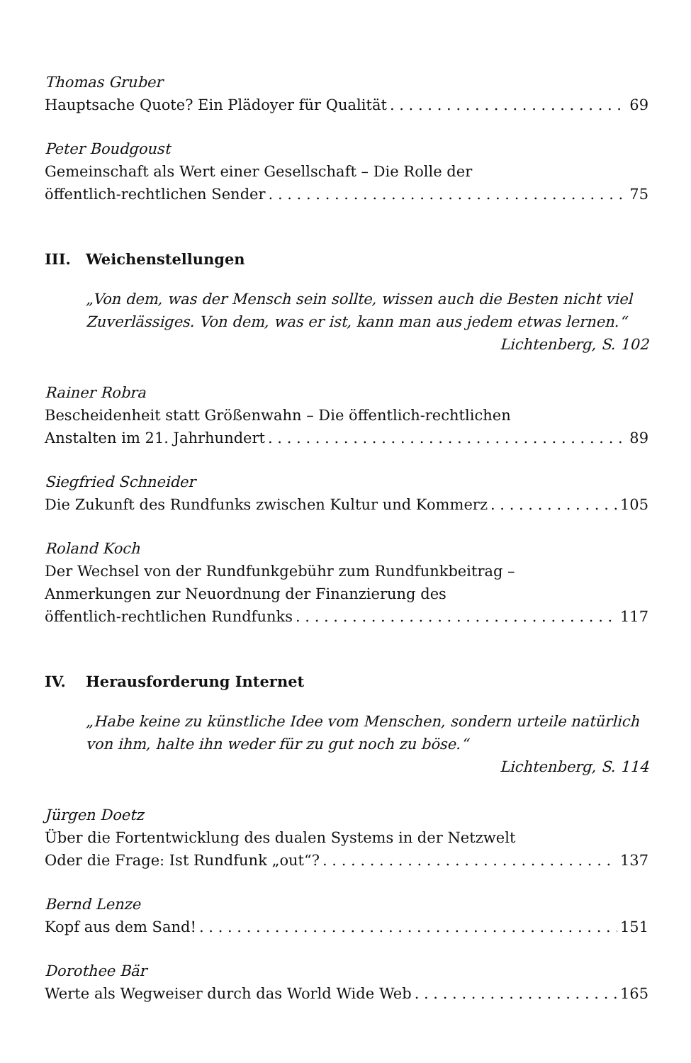Thomas Gruber
Hauptsache Quote? Ein Plädoyer für Qualität 69
Peter Boudgoust
Gemeinschaft als Wert einer Gesellschaft – Die Rolle der
öffentlich-rechtlichen Sender 75
III. Weichenstellungen
„Von dem, was der Mensch sein sollte, wissen auch die Besten nicht viel Zuverlässiges. Von dem, was er ist, kann man aus jedem etwas lernen.“
Lichtenberg, S. 102
Rainer Robra
Bescheidenheit statt Größenwahn – Die öffentlich-rechtlichen
Anstalten im 21. Jahrhundert 89
Siegfried Schneider
Die Zukunft des Rundfunks zwischen Kultur und Kommerz 105
Roland Koch
Der Wechsel von der Rundfunkgebühr zum Rundfunkbeitrag –
Anmerkungen zur Neuordnung der Finanzierung des
öffentlich-rechtlichen Rundfunks 117
IV. Herausforderung Internet
„Habe keine zu künstliche Idee vom Menschen, sondern urteile natürlich von ihm, halte ihn weder für zu gut noch zu böse.“
Lichtenberg, S. 114
Jürgen Doetz
Über die Fortentwicklung des dualen Systems in der Netzwelt
Oder die Frage: Ist Rundfunk „out“? 137
Bernd Lenze
Kopf aus dem Sand! 151
Dorothee Bär
Werte als Wegweiser durch das World Wide Web 165